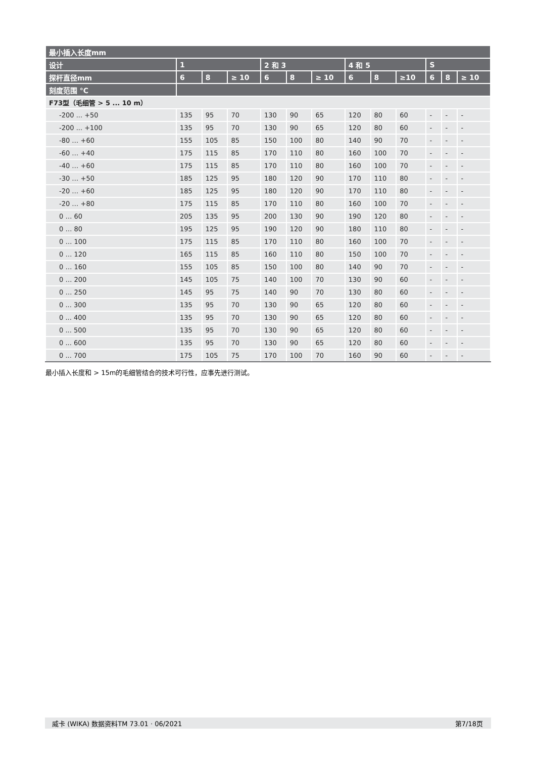| 最小插入长度mm | | | | | | | | | | | | |
| --- | --- | --- | --- | --- | --- | --- | --- | --- | --- | --- | --- | --- |
| 设计 | 1 | | | 2 和 3 | | | 4 和 5 | | | S | | |
| 探杆直径mm | 6 | 8 | ≥ 10 | 6 | 8 | ≥ 10 | 6 | 8 | ≥10 | 6 | 8 | ≥ 10 |
| 刻度范围 °C | | | | | | | | | | | | |
| F73型（毛细管 > 5 ... 10 m） | | | | | | | | | | | | |
| -200 ... +50 | 135 | 95 | 70 | 130 | 90 | 65 | 120 | 80 | 60 | - | - | - |
| -200 ... +100 | 135 | 95 | 70 | 130 | 90 | 65 | 120 | 80 | 60 | - | - | - |
| -80 … +60 | 155 | 105 | 85 | 150 | 100 | 80 | 140 | 90 | 70 | - | - | - |
| -60 … +40 | 175 | 115 | 85 | 170 | 110 | 80 | 160 | 100 | 70 | - | - | - |
| -40 … +60 | 175 | 115 | 85 | 170 | 110 | 80 | 160 | 100 | 70 | - | - | - |
| -30 … +50 | 185 | 125 | 95 | 180 | 120 | 90 | 170 | 110 | 80 | - | - | - |
| -20 … +60 | 185 | 125 | 95 | 180 | 120 | 90 | 170 | 110 | 80 | - | - | - |
| -20 … +80 | 175 | 115 | 85 | 170 | 110 | 80 | 160 | 100 | 70 | - | - | - |
| 0 … 60 | 205 | 135 | 95 | 200 | 130 | 90 | 190 | 120 | 80 | - | - | - |
| 0 … 80 | 195 | 125 | 95 | 190 | 120 | 90 | 180 | 110 | 80 | - | - | - |
| 0 … 100 | 175 | 115 | 85 | 170 | 110 | 80 | 160 | 100 | 70 | - | - | - |
| 0 … 120 | 165 | 115 | 85 | 160 | 110 | 80 | 150 | 100 | 70 | - | - | - |
| 0 … 160 | 155 | 105 | 85 | 150 | 100 | 80 | 140 | 90 | 70 | - | - | - |
| 0 … 200 | 145 | 105 | 75 | 140 | 100 | 70 | 130 | 90 | 60 | - | - | - |
| 0 … 250 | 145 | 95 | 75 | 140 | 90 | 70 | 130 | 80 | 60 | - | - | - |
| 0 ... 300 | 135 | 95 | 70 | 130 | 90 | 65 | 120 | 80 | 60 | - | - | - |
| 0 ... 400 | 135 | 95 | 70 | 130 | 90 | 65 | 120 | 80 | 60 | - | - | - |
| 0 ... 500 | 135 | 95 | 70 | 130 | 90 | 65 | 120 | 80 | 60 | - | - | - |
| 0 ... 600 | 135 | 95 | 70 | 130 | 90 | 65 | 120 | 80 | 60 | - | - | - |
| 0 ... 700 | 175 | 105 | 75 | 170 | 100 | 70 | 160 | 90 | 60 | - | - | - |
最小插入长度和 > 15m的毛细管结合的技术可行性，应事先进行测试。
威卡 (WIKA) 数据资料TM 73.01 · 06/2021 第7/18页